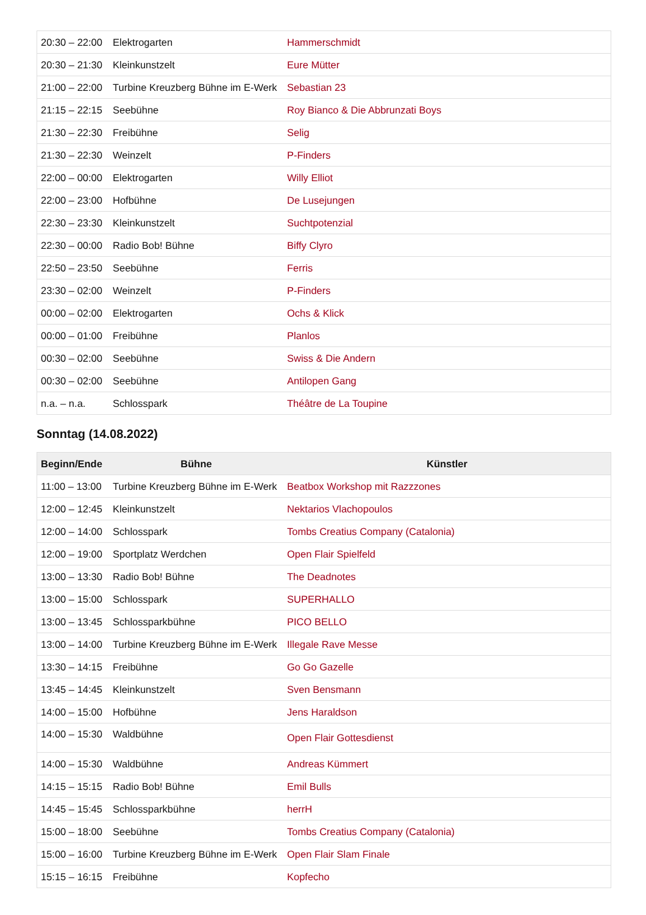| 20:30 – 22:00 | Elektrogarten | Hammerschmidt |
| 20:30 – 21:30 | Kleinkunstzelt | Eure Mütter |
| 21:00 – 22:00 | Turbine Kreuzberg Bühne im E-Werk | Sebastian 23 |
| 21:15 – 22:15 | Seebühne | Roy Bianco & Die Abbrunzati Boys |
| 21:30 – 22:30 | Freibühne | Selig |
| 21:30 – 22:30 | Weinzelt | P-Finders |
| 22:00 – 00:00 | Elektrogarten | Willy Elliot |
| 22:00 – 23:00 | Hofbühne | De Lusejungen |
| 22:30 – 23:30 | Kleinkunstzelt | Suchtpotenzial |
| 22:30 – 00:00 | Radio Bob! Bühne | Biffy Clyro |
| 22:50 – 23:50 | Seebühne | Ferris |
| 23:30 – 02:00 | Weinzelt | P-Finders |
| 00:00 – 02:00 | Elektrogarten | Ochs & Klick |
| 00:00 – 01:00 | Freibühne | Planlos |
| 00:30 – 02:00 | Seebühne | Swiss & Die Andern |
| 00:30 – 02:00 | Seebühne | Antilopen Gang |
| n.a. – n.a. | Schlosspark | Théâtre de La Toupine |
Sonntag (14.08.2022)
| Beginn/Ende | Bühne | Künstler |
| --- | --- | --- |
| 11:00 – 13:00 | Turbine Kreuzberg Bühne im E-Werk | Beatbox Workshop mit Razzzones |
| 12:00 – 12:45 | Kleinkunstzelt | Nektarios Vlachopoulos |
| 12:00 – 14:00 | Schlosspark | Tombs Creatius Company (Catalonia) |
| 12:00 – 19:00 | Sportplatz Werdchen | Open Flair Spielfeld |
| 13:00 – 13:30 | Radio Bob! Bühne | The Deadnotes |
| 13:00 – 15:00 | Schlosspark | SUPERHALLO |
| 13:00 – 13:45 | Schlossparkbühne | PICO BELLO |
| 13:00 – 14:00 | Turbine Kreuzberg Bühne im E-Werk | Illegale Rave Messe |
| 13:30 – 14:15 | Freibühne | Go Go Gazelle |
| 13:45 – 14:45 | Kleinkunstzelt | Sven Bensmann |
| 14:00 – 15:00 | Hofbühne | Jens Haraldson |
| 14:00 – 15:30 | Waldbühne | Open Flair Gottesdienst |
| 14:00 – 15:30 | Waldbühne | Andreas Kümmert |
| 14:15 – 15:15 | Radio Bob! Bühne | Emil Bulls |
| 14:45 – 15:45 | Schlossparkbühne | herrH |
| 15:00 – 18:00 | Seebühne | Tombs Creatius Company (Catalonia) |
| 15:00 – 16:00 | Turbine Kreuzberg Bühne im E-Werk | Open Flair Slam Finale |
| 15:15 – 16:15 | Freibühne | Kopfecho |